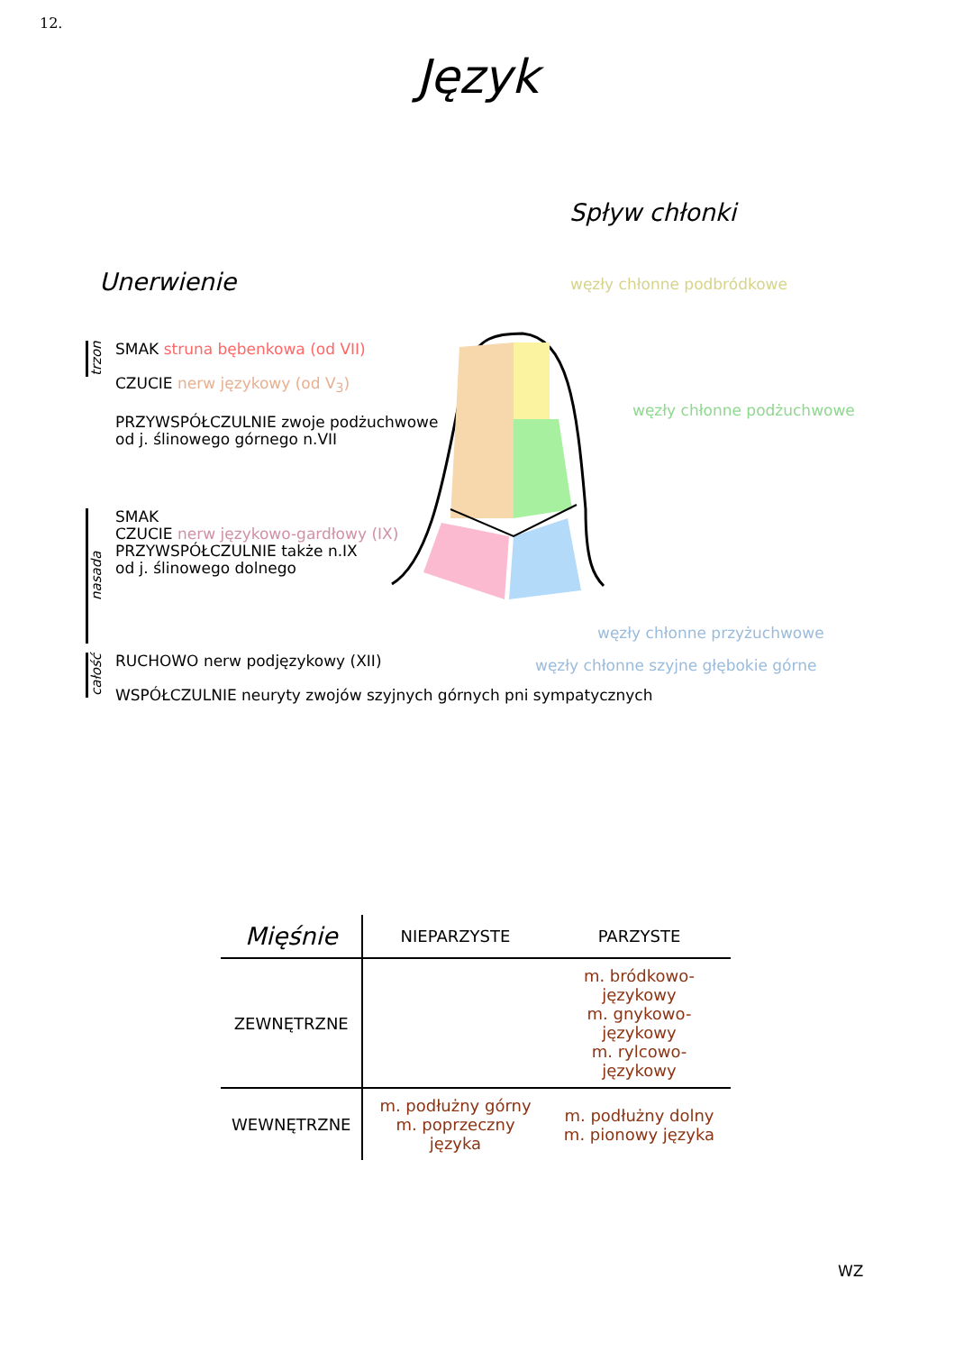12.
Język
Spływ chłonki
Unerwienie
trzon
SMAK struna bębenkowa (od VII)
CZUCIE nerw językowy (od V<sub>3</sub>)
PRZYWSPÓŁCZULNIE zwoje podżuchwowe
od j. ślinowego górnego n.VII
nasada
SMAK
CZUCIE nerw językowo-gardłowy (IX)
PRZYWSPÓŁCZULNIE także n.IX
od j. ślinowego dolnego
całość
RUCHOWO nerw podjęzykowy (XII)
WSPÓŁCZULNIE neuryty zwojów szyjnych górnych pni sympatycznych
węzły chłonne podbródkowe
węzły chłonne podżuchwowe
węzły chłonne przyżuchwowe
węzły chłonne szyjne głębokie górne
| Mięśnie | NIEPARZYSTE | PARZYSTE |
| --- | --- | --- |
| ZEWNĘTRZNE | | m. bródkowo-językowy m. gnykowo-językowy m. rylcowo-językowy |
| WEWNĘTRZNE | m. podłużny górny m. poprzeczny języka | m. podłużny dolny m. pionowy języka |
WZ